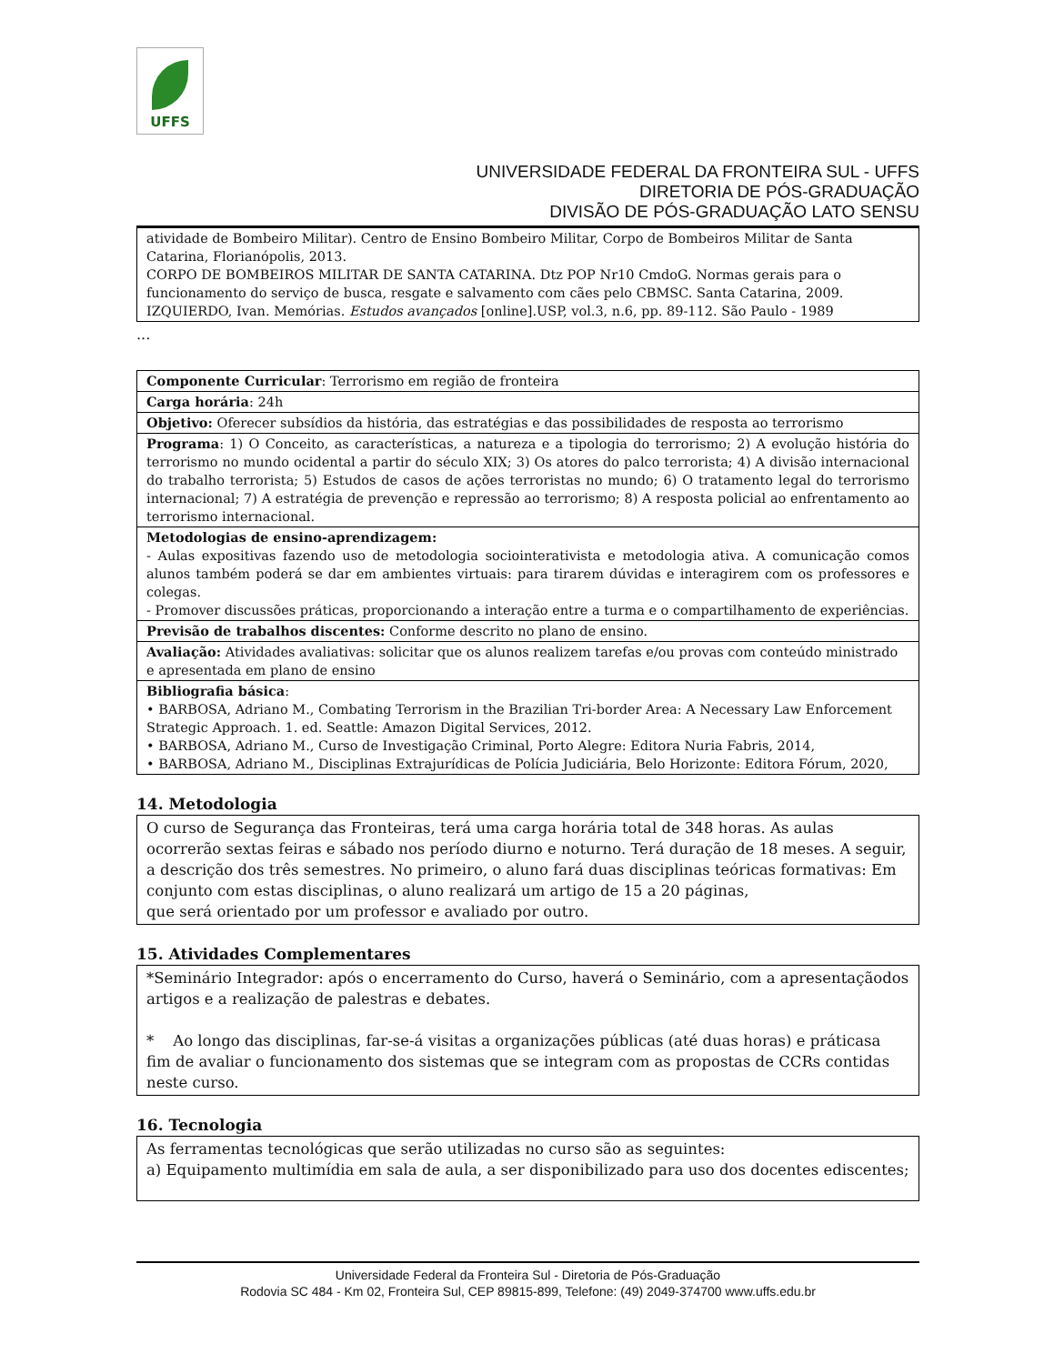UFFS
UNIVERSIDADE FEDERAL DA FRONTEIRA SUL - UFFS
DIRETORIA DE PÓS-GRADUAÇÃO
DIVISÃO DE PÓS-GRADUAÇÃO LATO SENSU
| atividade de Bombeiro Militar). Centro de Ensino Bombeiro Militar, Corpo de Bombeiros Militar de Santa Catarina, Florianópolis, 2013. CORPO DE BOMBEIROS MILITAR DE SANTA CATARINA. Dtz POP Nr10 CmdoG. Normas gerais para o funcionamento do serviço de busca, resgate e salvamento com cães pelo CBMSC. Santa Catarina, 2009. IZQUIERDO, Ivan. Memórias. Estudos avançados [online].USP, vol.3, n.6, pp. 89-112. São Paulo - 1989 |
...
| Componente Curricular : Terrorismo em região de fronteira |
| Carga horária : 24h |
| Objetivo: Oferecer subsídios da história, das estratégias e das possibilidades de resposta ao terrorismo |
| Programa : 1) O Conceito, as características, a natureza e a tipologia do terrorismo; 2) A evolução história do terrorismo no mundo ocidental a partir do século XIX; 3) Os atores do palco terrorista; 4) A divisão internacional do trabalho terrorista; 5) Estudos de casos de ações terroristas no mundo; 6) O tratamento legal do terrorismo internacional; 7) A estratégia de prevenção e repressão ao terrorismo; 8) A resposta policial ao enfrentamento ao terrorismo internacional. |
| Metodologias de ensino-aprendizagem: - Aulas expositivas fazendo uso de metodologia sociointerativista e metodologia ativa. A comunicação comos alunos também poderá se dar em ambientes virtuais: para tirarem dúvidas e interagirem com os professores e colegas. - Promover discussões práticas, proporcionando a interação entre a turma e o compartilhamento de experiências. |
| Previsão de trabalhos discentes: Conforme descrito no plano de ensino. |
| Avaliação: Atividades avaliativas: solicitar que os alunos realizem tarefas e/ou provas com conteúdo ministrado e apresentada em plano de ensino |
| Bibliografia básica : • BARBOSA, Adriano M., Combating Terrorism in the Brazilian Tri-border Area: A Necessary Law Enforcement Strategic Approach. 1. ed. Seattle: Amazon Digital Services, 2012. • BARBOSA, Adriano M., Curso de Investigação Criminal, Porto Alegre: Editora Nuria Fabris, 2014, • BARBOSA, Adriano M., Disciplinas Extrajurídicas de Polícia Judiciária, Belo Horizonte: Editora Fórum, 2020, |
14. Metodologia
O curso de Segurança das Fronteiras, terá uma carga horária total de 348 horas. As aulas ocorrerão sextas feiras e sábado nos período diurno e noturno. Terá duração de 18 meses. A seguir, a descrição dos três semestres. No primeiro, o aluno fará duas disciplinas teóricas formativas: Em conjunto com estas disciplinas, o aluno realizará um artigo de 15 a 20 páginas,
que será orientado por um professor e avaliado por outro.
15. Atividades Complementares
*Seminário Integrador: após o encerramento do Curso, haverá o Seminário, com a apresentaçãodos artigos e a realização de palestras e debates.
* Ao longo das disciplinas, far-se-á visitas a organizações públicas (até duas horas) e práticasa fim de avaliar o funcionamento dos sistemas que se integram com as propostas de CCRs contidas neste curso.
16. Tecnologia
As ferramentas tecnológicas que serão utilizadas no curso são as seguintes:
a) Equipamento multimídia em sala de aula, a ser disponibilizado para uso dos docentes ediscentes;
Universidade Federal da Fronteira Sul - Diretoria de Pós-Graduação
Rodovia SC 484 - Km 02, Fronteira Sul, CEP 89815-899, Telefone: (49) 2049-374700 www.uffs.edu.br